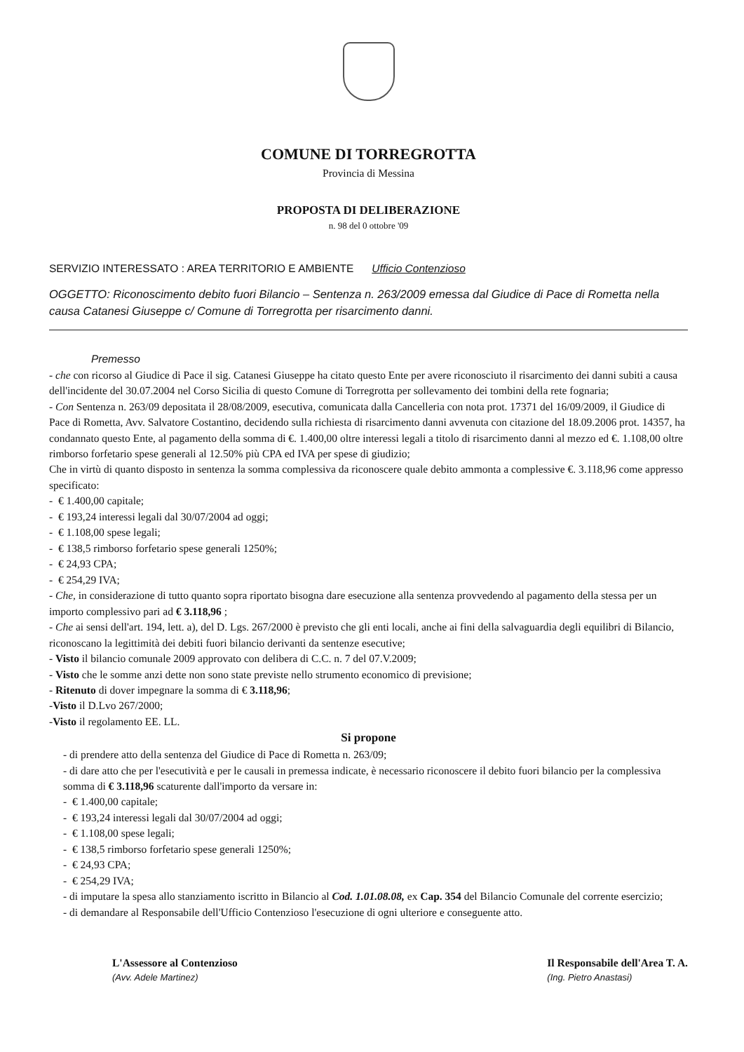COMUNE DI TORREGROTTA
Provincia di Messina
PROPOSTA DI DELIBERAZIONE
n. 98 del 0 ottobre '09
SERVIZIO INTERESSATO : AREA TERRITORIO E AMBIENTE Ufficio Contenzioso
OGGETTO: Riconoscimento debito fuori Bilancio – Sentenza n. 263/2009 emessa dal Giudice di Pace di Rometta nella causa Catanesi Giuseppe c/ Comune di Torregrotta per risarcimento danni.
Premesso
- che con ricorso al Giudice di Pace il sig. Catanesi Giuseppe ha citato questo Ente per avere riconosciuto il risarcimento dei danni subiti a causa dell'incidente del 30.07.2004 nel Corso Sicilia di questo Comune di Torregrotta per sollevamento dei tombini della rete fognaria;
- Con Sentenza n. 263/09 depositata il 28/08/2009, esecutiva, comunicata dalla Cancelleria con nota prot. 17371 del 16/09/2009, il Giudice di Pace di Rometta, Avv. Salvatore Costantino, decidendo sulla richiesta di risarcimento danni avvenuta con citazione del 18.09.2006 prot. 14357, ha condannato questo Ente, al pagamento della somma di €. 1.400,00 oltre interessi legali a titolo di risarcimento danni al mezzo ed €. 1.108,00 oltre rimborso forfetario spese generali al 12.50% più CPA ed IVA per spese di giudizio;
Che in virtù di quanto disposto in sentenza la somma complessiva da riconoscere quale debito ammonta a complessive €. 3.118,96 come appresso specificato:
- € 1.400,00 capitale;
- € 193,24 interessi legali dal 30/07/2004 ad oggi;
- € 1.108,00 spese legali;
- € 138,5 rimborso forfetario spese generali 1250%;
- € 24,93 CPA;
- € 254,29 IVA;
- Che, in considerazione di tutto quanto sopra riportato bisogna dare esecuzione alla sentenza provvedendo al pagamento della stessa per un importo complessivo pari ad € 3.118,96 ;
- Che ai sensi dell'art. 194, lett. a), del D. Lgs. 267/2000 è previsto che gli enti locali, anche ai fini della salvaguardia degli equilibri di Bilancio, riconoscano la legittimità dei debiti fuori bilancio derivanti da sentenze esecutive;
- Visto il bilancio comunale 2009 approvato con delibera di C.C. n. 7 del 07.V.2009;
- Visto che le somme anzi dette non sono state previste nello strumento economico di previsione;
- Ritenuto di dover impegnare la somma di € 3.118,96;
-Visto il D.Lvo 267/2000;
-Visto il regolamento EE. LL.
Si propone
- di prendere atto della sentenza del Giudice di Pace di Rometta n. 263/09;
- di dare atto che per l'esecutività e per le causali in premessa indicate, è necessario riconoscere il debito fuori bilancio per la complessiva somma di € 3.118,96 scaturente dall'importo da versare in:
- € 1.400,00 capitale;
- € 193,24 interessi legali dal 30/07/2004 ad oggi;
- € 1.108,00 spese legali;
- € 138,5 rimborso forfetario spese generali 1250%;
- € 24,93 CPA;
- € 254,29 IVA;
- di imputare la spesa allo stanziamento iscritto in Bilancio al Cod. 1.01.08.08, ex Cap. 354 del Bilancio Comunale del corrente esercizio;
- di demandare al Responsabile dell'Ufficio Contenzioso l'esecuzione di ogni ulteriore e conseguente atto.
L'Assessore al Contenzioso
(Avv. Adele Martinez)
Il Responsabile dell'Area T. A.
(Ing. Pietro Anastasi)